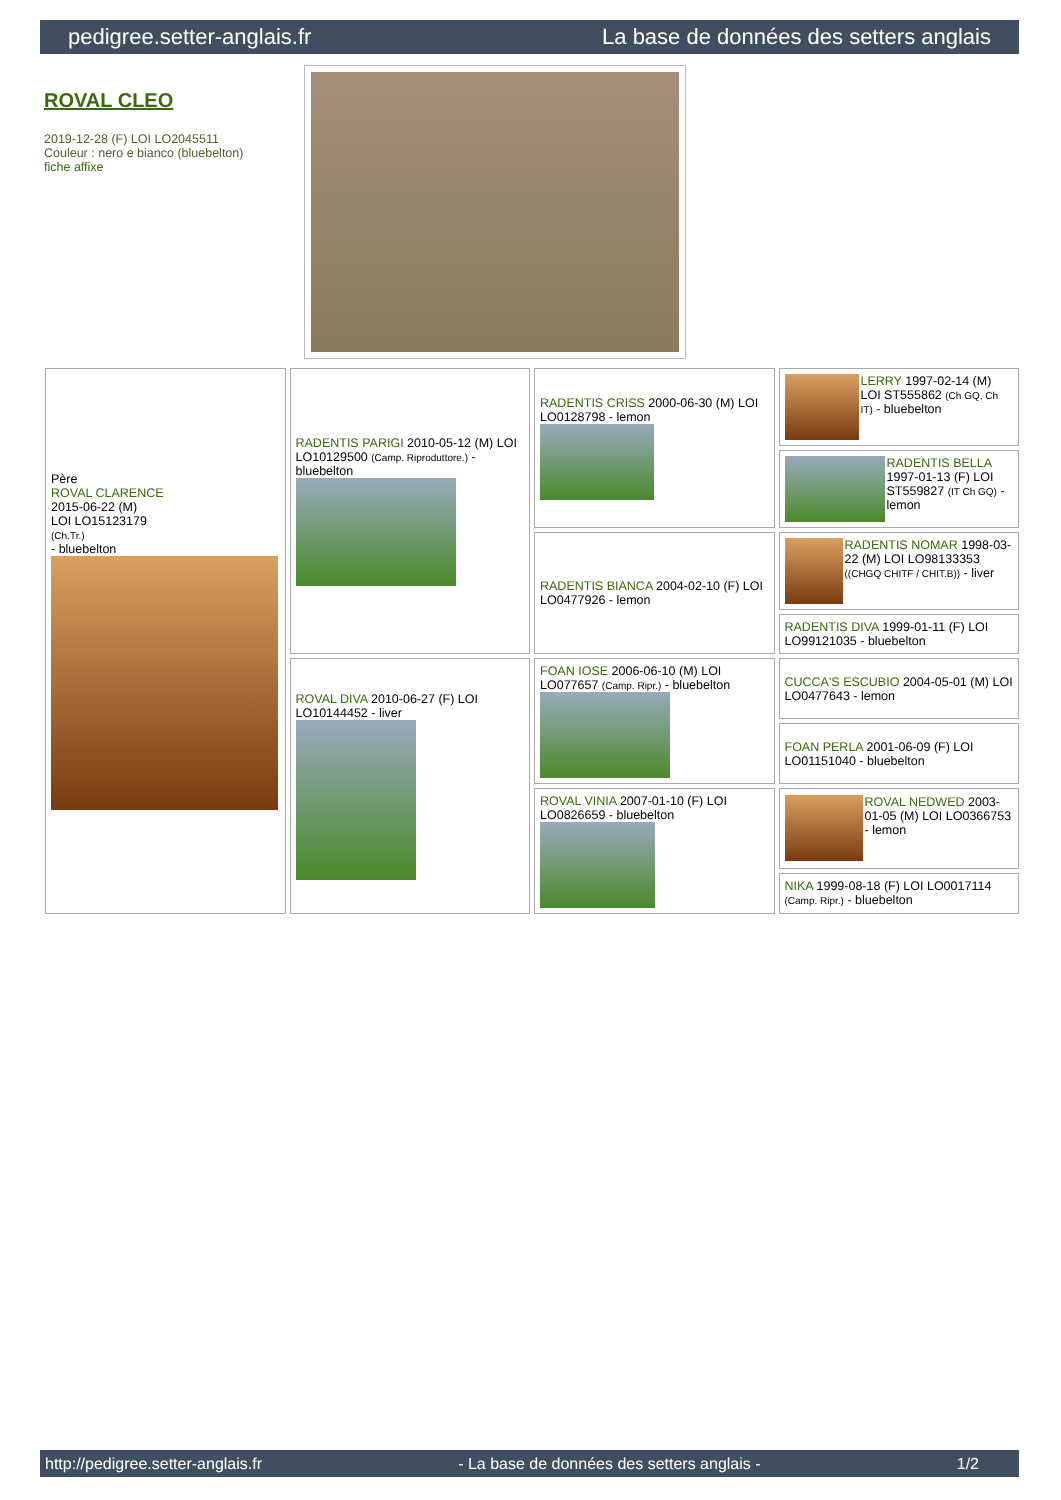pedigree.setter-anglais.fr La base de données des setters anglais
ROVAL CLEO
2019-12-28 (F) LOI LO2045511
Couleur : nero e bianco (bluebelton)
fiche affixe
| Père ROVAL CLARENCE 2015-06-22 (M) LOI LO15123179 (Ch.Tr.) - bluebelton | RADENTIS PARIGI 2010-05-12 (M) LOI LO10129500 (Camp. Riproduttore.) - bluebelton | RADENTIS CRISS 2000-06-30 (M) LOI LO0128798 - lemon | LERRY 1997-02-14 (M) LOI ST555862 (Ch GQ, Ch IT) - bluebelton |
| | | | RADENTIS BELLA 1997-01-13 (F) LOI ST559827 (IT Ch GQ) - lemon |
| | | RADENTIS BIANCA 2004-02-10 (F) LOI LO0477926 - lemon | RADENTIS NOMAR 1998-03-22 (M) LOI LO98133353 ((CHGQ CHITF / CHIT.B)) - liver |
| | | | RADENTIS DIVA 1999-01-11 (F) LOI LO99121035 - bluebelton |
| | ROVAL DIVA 2010-06-27 (F) LOI LO10144452 - liver | FOAN IOSE 2006-06-10 (M) LOI LO077657 (Camp. Ripr.) - bluebelton | CUCCA'S ESCUBIO 2004-05-01 (M) LOI LO0477643 - lemon |
| | | | FOAN PERLA 2001-06-09 (F) LOI LO01151040 - bluebelton |
| | | ROVAL VINIA 2007-01-10 (F) LOI LO0826659 - bluebelton | ROVAL NEDWED 2003-01-05 (M) LOI LO0366753 - lemon |
| | | | NIKA 1999-08-18 (F) LOI LO0017114 (Camp. Ripr.) - bluebelton |
http://pedigree.setter-anglais.fr - La base de données des setters anglais - 1/2